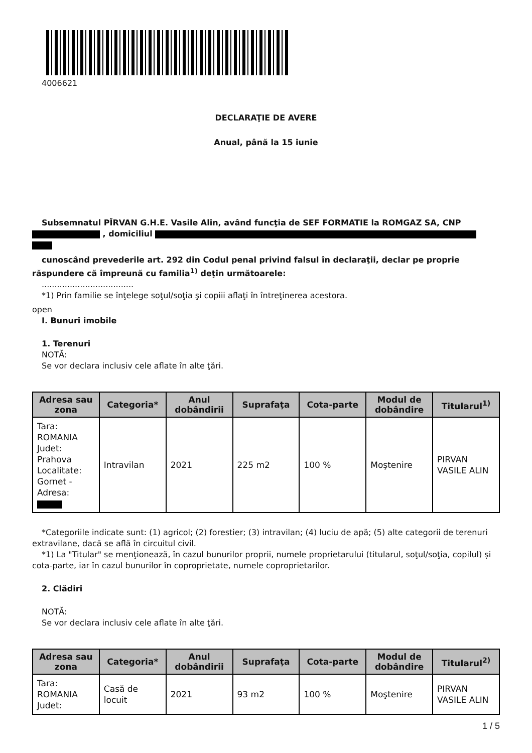4006621
DECLARAŢIE DE AVERE
Anual, până la 15 iunie
Subsemnatul PÎRVAN G.H.E. Vasile Alin, având funcţia de SEF FORMATIE la ROMGAZ SA, CNP , domiciliul
cunoscând prevederile art. 292 din Codul penal privind falsul în declaraţii, declar pe proprie răspundere că împreună cu familia<sup>1)</sup> deţin următoarele:
....................................
*1) Prin familie se înţelege soţul/soţia şi copiii aflaţi în întreţinerea acestora.
open
I. Bunuri imobile
1. Terenuri
NOTĂ:
Se vor declara inclusiv cele aflate în alte ţări.
| Adresa sau zona | Categoria* | Anul dobândirii | Suprafaţa | Cota-parte | Modul de dobândire | Titularul<sup>1)</sup> |
| --- | --- | --- | --- | --- | --- | --- |
| Tara: ROMANIA Judet: Prahova Localitate: Gornet - Adresa: | Intravilan | 2021 | 225 m2 | 100 % | Moştenire | PIRVAN VASILE ALIN |
*Categoriile indicate sunt: (1) agricol; (2) forestier; (3) intravilan; (4) luciu de apă; (5) alte categorii de terenuri extravilane, dacă se află în circuitul civil.
*1) La "Titular" se menţionează, în cazul bunurilor proprii, numele proprietarului (titularul, soţul/soţia, copilul) și cota-parte, iar în cazul bunurilor în coproprietate, numele coproprietarilor.
2. Clădiri
NOTĂ:
Se vor declara inclusiv cele aflate în alte ţări.
| Adresa sau zona | Categoria* | Anul dobândirii | Suprafaţa | Cota-parte | Modul de dobândire | Titularul<sup>2)</sup> |
| --- | --- | --- | --- | --- | --- | --- |
| Tara: ROMANIA Judet: | Casă de locuit | 2021 | 93 m2 | 100 % | Moştenire | PIRVAN VASILE ALIN |
1 / 5